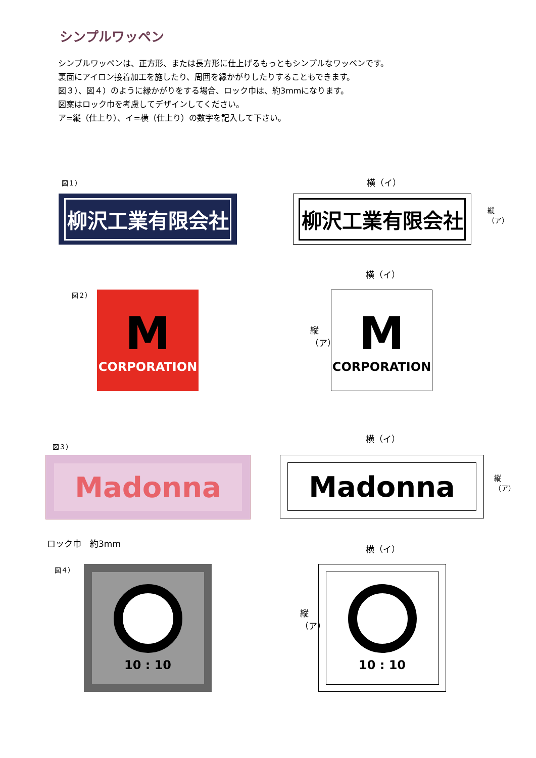シンプルワッペン
シンプルワッペンは、正方形、または長方形に仕上げるもっともシンプルなワッペンです。
裏面にアイロン接着加工を施したり、周囲を縁かがりしたりすることもできます。
図３）、図４）のように縁かがりをする場合、ロック巾は、約3mmになります。
図案はロック巾を考慮してデザインしてください。
ア=縦（仕上り）、イ=横（仕上り）の数字を記入して下さい。
図１）
柳沢工業有限会社
横（イ）
柳沢工業有限会社
縦（ア）
図２）
M
CORPORATION
横（イ）
縦（ア）
M
CORPORATION
図３）
Madonna
横（イ）
Madonna
縦（ア）
ロック巾　約3mm
図４） 10 : 10
横（イ）
縦（ア）
10 : 10